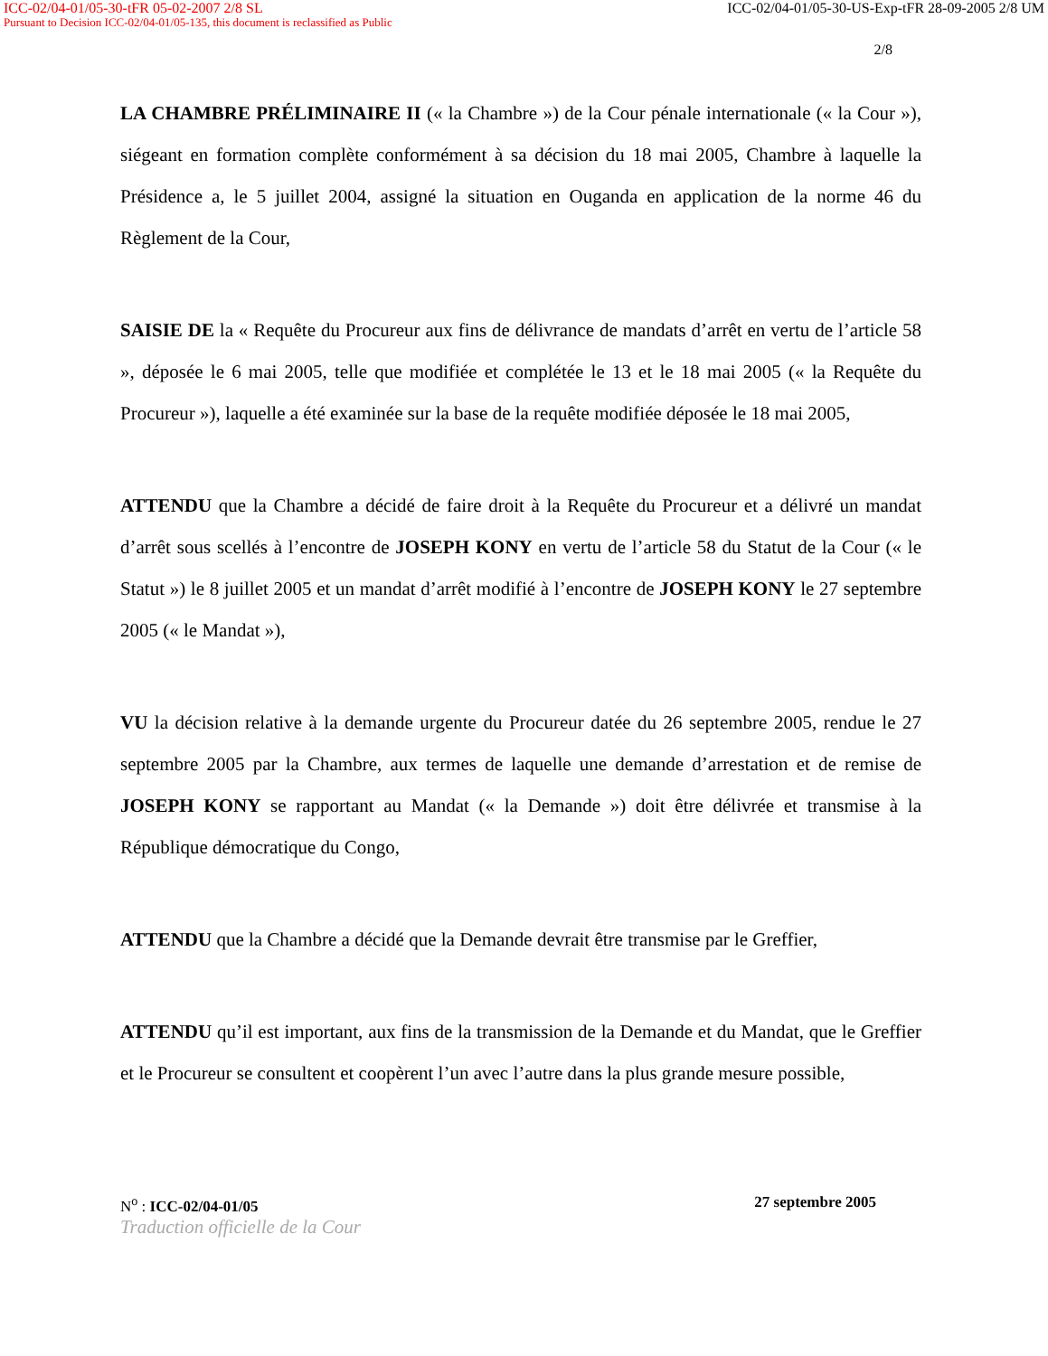ICC-02/04-01/05-30-tFR 05-02-2007 2/8 SL ICC-02/04-01/05-30-US-Exp-tFR 28-09-2005 2/8 UM
Pursuant to Decision ICC-02/04-01/05-135, this document is reclassified as Public
2/8
LA CHAMBRE PRÉLIMINAIRE II (« la Chambre ») de la Cour pénale internationale (« la Cour »), siégeant en formation complète conformément à sa décision du 18 mai 2005, Chambre à laquelle la Présidence a, le 5 juillet 2004, assigné la situation en Ouganda en application de la norme 46 du Règlement de la Cour,
SAISIE DE la « Requête du Procureur aux fins de délivrance de mandats d’arrêt en vertu de l’article 58 », déposée le 6 mai 2005, telle que modifiée et complétée le 13 et le 18 mai 2005 (« la Requête du Procureur »), laquelle a été examinée sur la base de la requête modifiée déposée le 18 mai 2005,
ATTENDU que la Chambre a décidé de faire droit à la Requête du Procureur et a délivré un mandat d’arrêt sous scellés à l’encontre de JOSEPH KONY en vertu de l’article 58 du Statut de la Cour (« le Statut ») le 8 juillet 2005 et un mandat d’arrêt modifié à l’encontre de JOSEPH KONY le 27 septembre 2005 (« le Mandat »),
VU la décision relative à la demande urgente du Procureur datée du 26 septembre 2005, rendue le 27 septembre 2005 par la Chambre, aux termes de laquelle une demande d’arrestation et de remise de JOSEPH KONY se rapportant au Mandat (« la Demande ») doit être délivrée et transmise à la République démocratique du Congo,
ATTENDU que la Chambre a décidé que la Demande devrait être transmise par le Greffier,
ATTENDU qu’il est important, aux fins de la transmission de la Demande et du Mandat, que le Greffier et le Procureur se consultent et coopèrent l’un avec l’autre dans la plus grande mesure possible,
N<sup>o</sup> : ICC-02/04-01/05 27 septembre 2005
Traduction officielle de la Cour